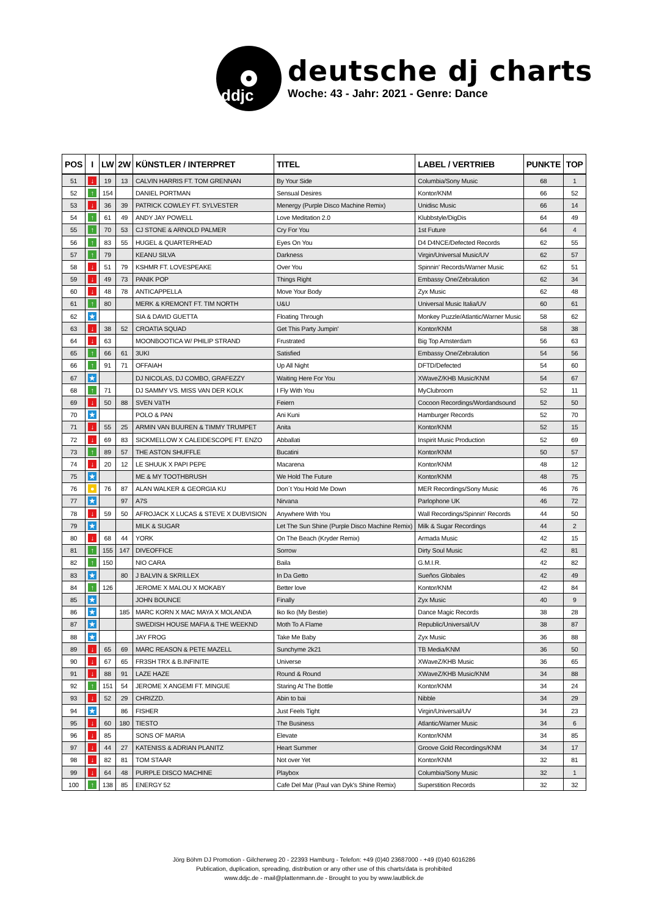ddjc
deutsche dj charts
Woche: 43 - Jahr: 2021 - Genre: Dance
| POS | I | LW | 2W | KÜNSTLER / INTERPRET | TITEL | LABEL / VERTRIEB | PUNKTE | TOP |
| --- | --- | --- | --- | --- | --- | --- | --- | --- |
| 51 | ↓ | 19 | 13 | CALVIN HARRIS FT. TOM GRENNAN | By Your Side | Columbia/Sony Music | 68 | 1 |
| 52 | ↑ | 154 | | DANIEL PORTMAN | Sensual Desires | Kontor/KNM | 66 | 52 |
| 53 | ↓ | 36 | 39 | PATRICK COWLEY FT. SYLVESTER | Menergy (Purple Disco Machine Remix) | Unidisc Music | 66 | 14 |
| 54 | ↑ | 61 | 49 | ANDY JAY POWELL | Love Meditation 2.0 | Klubbstyle/DigDis | 64 | 49 |
| 55 | ↑ | 70 | 53 | CJ STONE & ARNOLD PALMER | Cry For You | 1st Future | 64 | 4 |
| 56 | ↑ | 83 | 55 | HUGEL & QUARTERHEAD | Eyes On You | D4 D4NCE/Defected Records | 62 | 55 |
| 57 | ↑ | 79 | | KEANU SILVA | Darkness | Virgin/Universal Music/UV | 62 | 57 |
| 58 | ↓ | 51 | 79 | KSHMR FT. LOVESPEAKE | Over You | Spinnin' Records/Warner Music | 62 | 51 |
| 59 | ↓ | 49 | 73 | PANIK POP | Things Right | Embassy One/Zebralution | 62 | 34 |
| 60 | ↓ | 48 | 78 | ANTICAPPELLA | Move Your Body | Zyx Music | 62 | 48 |
| 61 | ↑ | 80 | | MERK & KREMONT FT. TIM NORTH | U&U | Universal Music Italia/UV | 60 | 61 |
| 62 | ★ | | | SIA & DAVID GUETTA | Floating Through | Monkey Puzzle/Atlantic/Warner Music | 58 | 62 |
| 63 | ↓ | 38 | 52 | CROATIA SQUAD | Get This Party Jumpin' | Kontor/KNM | 58 | 38 |
| 64 | ↓ | 63 | | MOONBOOTICA W/ PHILIP STRAND | Frustrated | Big Top Amsterdam | 56 | 63 |
| 65 | ↑ | 66 | 61 | 3UKI | Satisfied | Embassy One/Zebralution | 54 | 56 |
| 66 | ↑ | 91 | 71 | OFFAIAH | Up All Night | DFTD/Defected | 54 | 60 |
| 67 | ★ | | | DJ NICOLAS, DJ COMBO, GRAFEZZY | Waiting Here For You | XWaveZ/KHB Music/KNM | 54 | 67 |
| 68 | ↑ | 71 | | DJ SAMMY VS. MISS VAN DER KOLK | I Fly With You | MyClubroom | 52 | 11 |
| 69 | ↓ | 50 | 88 | SVEN VäTH | Feiern | Cocoon Recordings/Wordandsound | 52 | 50 |
| 70 | ★ | | | POLO & PAN | Ani Kuni | Hamburger Records | 52 | 70 |
| 71 | ↓ | 55 | 25 | ARMIN VAN BUUREN & TIMMY TRUMPET | Anita | Kontor/KNM | 52 | 15 |
| 72 | ↓ | 69 | 83 | SICKMELLOW X CALEIDESCOPE FT. ENZO | Abballati | Inspirit Music Production | 52 | 69 |
| 73 | ↑ | 89 | 57 | THE ASTON SHUFFLE | Bucatini | Kontor/KNM | 50 | 57 |
| 74 | ↓ | 20 | 12 | LE SHUUK X PAPI PEPE | Macarena | Kontor/KNM | 48 | 12 |
| 75 | ★ | | | ME & MY TOOTHBRUSH | We Hold The Future | Kontor/KNM | 48 | 75 |
| 76 | ● | 76 | 87 | ALAN WALKER & GEORGIA KU | Don´t You Hold Me Down | MER Recordings/Sony Music | 46 | 76 |
| 77 | ★ | | 97 | A7S | Nirvana | Parlophone UK | 46 | 72 |
| 78 | ↓ | 59 | 50 | AFROJACK X LUCAS & STEVE X DUBVISION | Anywhere With You | Wall Recordings/Spinnin' Records | 44 | 50 |
| 79 | ★ | | | MILK & SUGAR | Let The Sun Shine (Purple Disco Machine Remix) | Milk & Sugar Recordings | 44 | 2 |
| 80 | ↓ | 68 | 44 | YORK | On The Beach (Kryder Remix) | Armada Music | 42 | 15 |
| 81 | ↑ | 155 | 147 | DIVEOFFICE | Sorrow | Dirty Soul Music | 42 | 81 |
| 82 | ↑ | 150 | | NIO CARA | Baila | G.M.I.R. | 42 | 82 |
| 83 | ★ | | 80 | J BALVIN & SKRILLEX | In Da Getto | Sueños Globales | 42 | 49 |
| 84 | ↑ | 126 | | JEROME X MALOU X MOKABY | Better love | Kontor/KNM | 42 | 84 |
| 85 | ★ | | | JOHN BOUNCE | Finally | Zyx Music | 40 | 9 |
| 86 | ★ | | 185 | MARC KORN X MAC MAYA X MOLANDA | Iko Iko (My Bestie) | Dance Magic Records | 38 | 28 |
| 87 | ★ | | | SWEDISH HOUSE MAFIA & THE WEEKND | Moth To A Flame | Republic/Universal/UV | 38 | 87 |
| 88 | ★ | | | JAY FROG | Take Me Baby | Zyx Music | 36 | 88 |
| 89 | ↓ | 65 | 69 | MARC REASON & PETE MAZELL | Sunchyme 2k21 | TB Media/KNM | 36 | 50 |
| 90 | ↓ | 67 | 65 | FR3SH TRX & B.INFINITE | Universe | XWaveZ/KHB Music | 36 | 65 |
| 91 | ↓ | 88 | 91 | LAZE HAZE | Round & Round | XWaveZ/KHB Music/KNM | 34 | 88 |
| 92 | ↑ | 151 | 54 | JEROME X ANGEMI FT. MINGUE | Staring At The Bottle | Kontor/KNM | 34 | 24 |
| 93 | ↓ | 52 | 29 | CHRIZZD. | Abin to bai | Nibble | 34 | 29 |
| 94 | ★ | | 86 | FISHER | Just Feels Tight | Virgin/Universal/UV | 34 | 23 |
| 95 | ↓ | 60 | 180 | TIESTO | The Business | Atlantic/Warner Music | 34 | 6 |
| 96 | ↓ | 85 | | SONS OF MARIA | Elevate | Kontor/KNM | 34 | 85 |
| 97 | ↓ | 44 | 27 | KATENISS & ADRIAN PLANITZ | Heart Summer | Groove Gold Recordings/KNM | 34 | 17 |
| 98 | ↓ | 82 | 81 | TOM STAAR | Not over Yet | Kontor/KNM | 32 | 81 |
| 99 | ↓ | 64 | 48 | PURPLE DISCO MACHINE | Playbox | Columbia/Sony Music | 32 | 1 |
| 100 | ↑ | 138 | 85 | ENERGY 52 | Cafe Del Mar (Paul van Dyk's Shine Remix) | Superstition Records | 32 | 32 |
Jörg Böhm DJ Promotion - Gilcherweg 20 - 22393 Hamburg - Telefon: +49 (0)40 23687000 - +49 (0)40 6016286
Publication, duplication, spreading, distribution or any other use of this charts/data is prohibited
www.ddjc.de - mail@plattenmann.de - Brought to you by www.lautblick.de